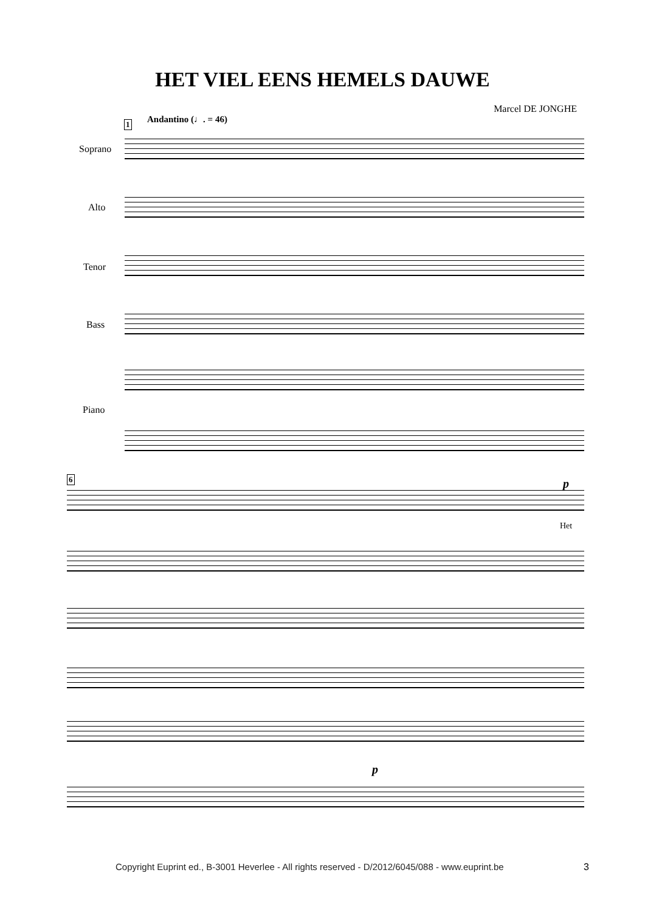HET VIEL EENS HEMELS DAUWE
Marcel DE JONGHE
1 Andantino (♩. = 46)
Soprano
Alto
Tenor
Bass
Piano
6 p
Het
p
Copyright Euprint ed., B-3001 Heverlee - All rights reserved - D/2012/6045/088 - www.euprint.be
3